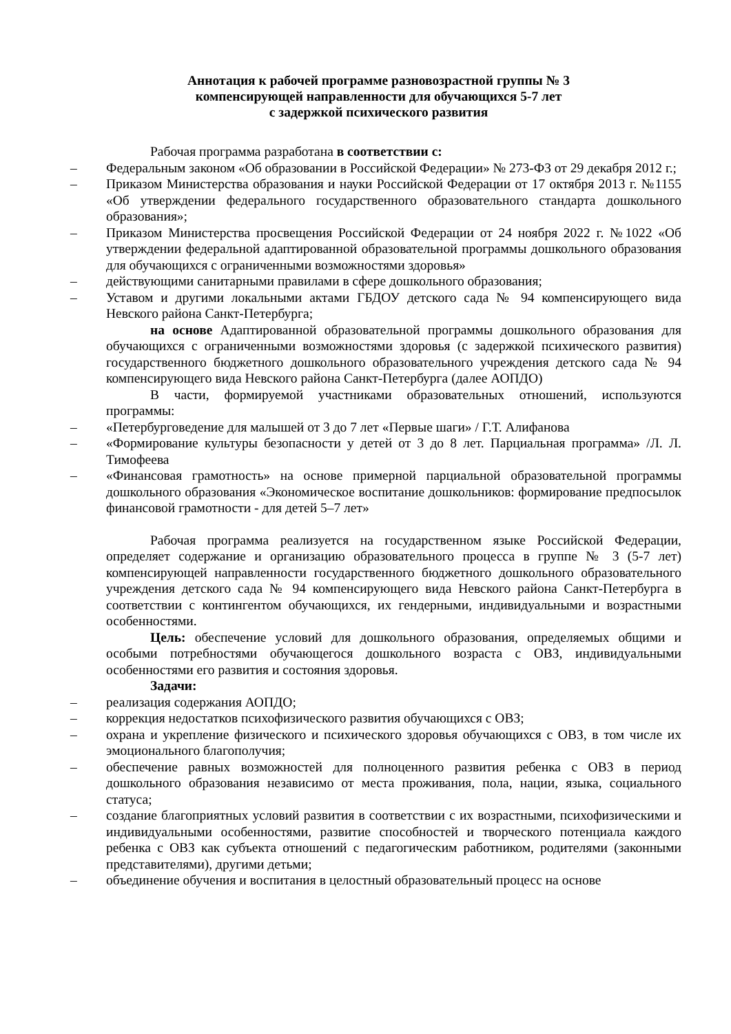Аннотация к рабочей программе разновозрастной группы № 3
компенсирующей направленности для обучающихся 5-7 лет
с задержкой психического развития
Рабочая программа разработана в соответствии с:
– Федеральным законом «Об образовании в Российской Федерации» № 273-ФЗ от 29 декабря 2012 г.;
– Приказом Министерства образования и науки Российской Федерации от 17 октября 2013 г. №1155 «Об утверждении федерального государственного образовательного стандарта дошкольного образования»;
– Приказом Министерства просвещения Российской Федерации от 24 ноября 2022 г. №1022 «Об утверждении федеральной адаптированной образовательной программы дошкольного образования для обучающихся с ограниченными возможностями здоровья»
– действующими санитарными правилами в сфере дошкольного образования;
– Уставом и другими локальными актами ГБДОУ детского сада № 94 компенсирующего вида Невского района Санкт-Петербурга;
на основе Адаптированной образовательной программы дошкольного образования для обучающихся с ограниченными возможностями здоровья (с задержкой психического развития) государственного бюджетного дошкольного образовательного учреждения детского сада № 94 компенсирующего вида Невского района Санкт-Петербурга (далее АОПДО)
В части, формируемой участниками образовательных отношений, используются программы:
– «Петербурговедение для малышей от 3 до 7 лет «Первые шаги» / Г.Т. Алифанова
– «Формирование культуры безопасности у детей от 3 до 8 лет. Парциальная программа» /Л. Л. Тимофеева
– «Финансовая грамотность» на основе примерной парциальной образовательной программы дошкольного образования «Экономическое воспитание дошкольников: формирование предпосылок финансовой грамотности - для детей 5–7 лет»
Рабочая программа реализуется на государственном языке Российской Федерации, определяет содержание и организацию образовательного процесса в группе № 3 (5-7 лет) компенсирующей направленности государственного бюджетного дошкольного образовательного учреждения детского сада № 94 компенсирующего вида Невского района Санкт-Петербурга в соответствии с контингентом обучающихся, их гендерными, индивидуальными и возрастными особенностями.
Цель: обеспечение условий для дошкольного образования, определяемых общими и особыми потребностями обучающегося дошкольного возраста с ОВЗ, индивидуальными особенностями его развития и состояния здоровья.
Задачи:
– реализация содержания АОПДО;
– коррекция недостатков психофизического развития обучающихся с ОВЗ;
– охрана и укрепление физического и психического здоровья обучающихся с ОВЗ, в том числе их эмоционального благополучия;
– обеспечение равных возможностей для полноценного развития ребенка с ОВЗ в период дошкольного образования независимо от места проживания, пола, нации, языка, социального статуса;
– создание благоприятных условий развития в соответствии с их возрастными, психофизическими и индивидуальными особенностями, развитие способностей и творческого потенциала каждого ребенка с ОВЗ как субъекта отношений с педагогическим работником, родителями (законными представителями), другими детьми;
– объединение обучения и воспитания в целостный образовательный процесс на основе